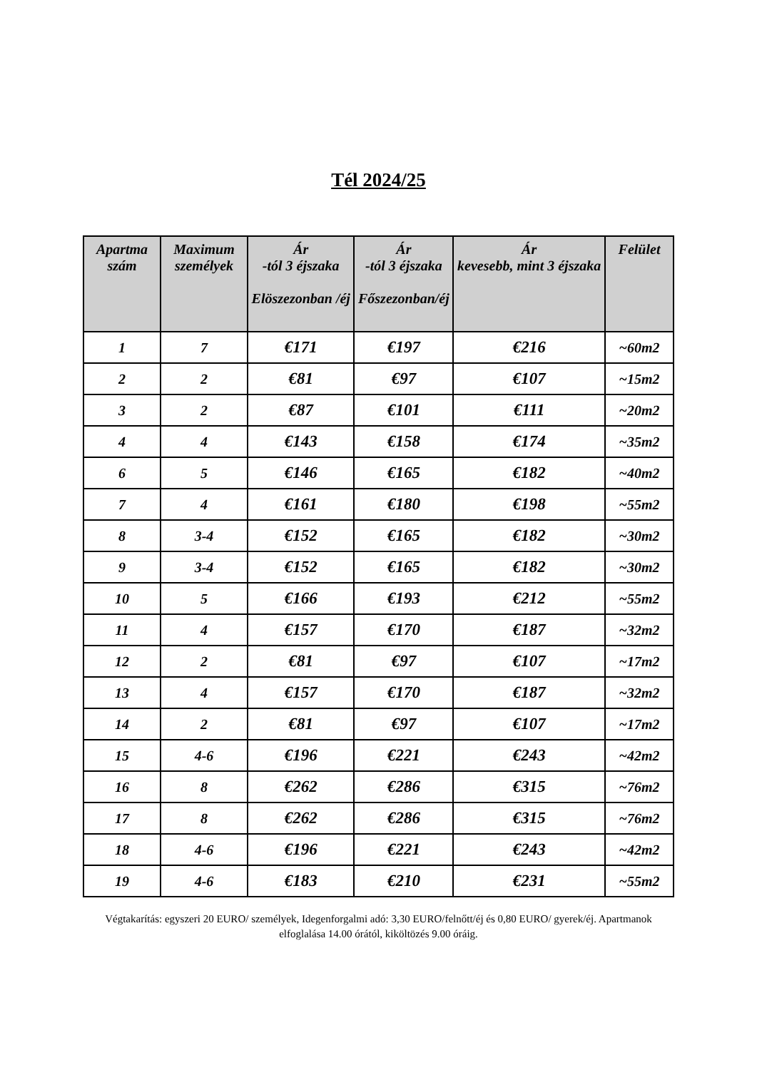Tél 2024/25
| Apartma szám | Maximum személyek | Ár -tól 3 éjszaka Elöszezonban /éj | Ár -tól 3 éjszaka Főszezonban/éj | Ár kevesebb, mint 3 éjszaka | Felület |
| --- | --- | --- | --- | --- | --- |
| 1 | 7 | €171 | €197 | €216 | ~60m2 |
| 2 | 2 | €81 | €97 | €107 | ~15m2 |
| 3 | 2 | €87 | €101 | €111 | ~20m2 |
| 4 | 4 | €143 | €158 | €174 | ~35m2 |
| 6 | 5 | €146 | €165 | €182 | ~40m2 |
| 7 | 4 | €161 | €180 | €198 | ~55m2 |
| 8 | 3-4 | €152 | €165 | €182 | ~30m2 |
| 9 | 3-4 | €152 | €165 | €182 | ~30m2 |
| 10 | 5 | €166 | €193 | €212 | ~55m2 |
| 11 | 4 | €157 | €170 | €187 | ~32m2 |
| 12 | 2 | €81 | €97 | €107 | ~17m2 |
| 13 | 4 | €157 | €170 | €187 | ~32m2 |
| 14 | 2 | €81 | €97 | €107 | ~17m2 |
| 15 | 4-6 | €196 | €221 | €243 | ~42m2 |
| 16 | 8 | €262 | €286 | €315 | ~76m2 |
| 17 | 8 | €262 | €286 | €315 | ~76m2 |
| 18 | 4-6 | €196 | €221 | €243 | ~42m2 |
| 19 | 4-6 | €183 | €210 | €231 | ~55m2 |
Végtakarítás: egyszeri 20 EURO/ személyek, Idegenforgalmi adó: 3,30 EURO/felnőtt/éj és 0,80 EURO/ gyerek/éj. Apartmanok elfoglalása 14.00 órától, kiköltözés 9.00 óráig.